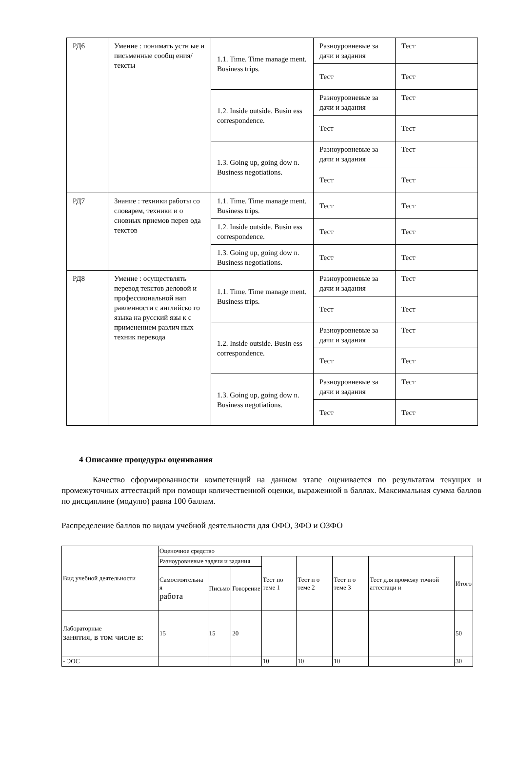| РД6 | Умение : понимать устн ые и письменные сообщ ения/тексты | 1.1. Time. Time manage ment. Business trips. | Разноуровневые за дачи и задания | Тест |
| | | | Тест | Тест |
| | | 1.2. Inside outside. Busin ess correspondence. | Разноуровневые за дачи и задания | Тест |
| | | | Тест | Тест |
| | | 1.3. Going up, going dow n. Business negotiations. | Разноуровневые за дачи и задания | Тест |
| | | | Тест | Тест |
| РД7 | Знание : техники работы со словарем, техники и о сновных приемов перев ода текстов | 1.1. Time. Time manage ment. Business trips. | Тест | Тест |
| | | 1.2. Inside outside. Busin ess correspondence. | Тест | Тест |
| | | 1.3. Going up, going dow n. Business negotiations. | Тест | Тест |
| РД8 | Умение : осуществлять перевод текстов деловой и профессиональной нап равленности с английско го языка на русский язы к с применением различ ных техник перевода | 1.1. Time. Time manage ment. Business trips. | Разноуровневые за дачи и задания | Тест |
| | | | Тест | Тест |
| | | 1.2. Inside outside. Busin ess correspondence. | Разноуровневые за дачи и задания | Тест |
| | | | Тест | Тест |
| | | 1.3. Going up, going dow n. Business negotiations. | Разноуровневые за дачи и задания | Тест |
| | | | Тест | Тест |
4 Описание процедуры оценивания
Качество сформированности компетенций на данном этапе оценивается по результатам текущих и промежуточных аттестаций при помощи количественной оценки, выраженной в баллах. Максимальная сумма баллов по дисциплине (модулю) равна 100 баллам.
Распределение баллов по видам учебной деятельности для ОФО, ЗФО и ОЗФО
| Вид учебной деятельности | Оценочное средство | | | | | | | |
| --- | --- | --- | --- | --- | --- | --- | --- | --- |
| | Разноуровневые задачи и задания | | | Тест по теме 1 | Тест п о теме 2 | Тест п о теме 3 | Тест для промежу точной аттестаци и | Итого |
| | Самостоятельна я работа | Письмо | Говорение | | | | | |
| Лабораторные занятия, в том числе в: | 15 | 15 | 20 | | | | | 50 |
| - ЭОС | | | | 10 | 10 | 10 | | 30 |